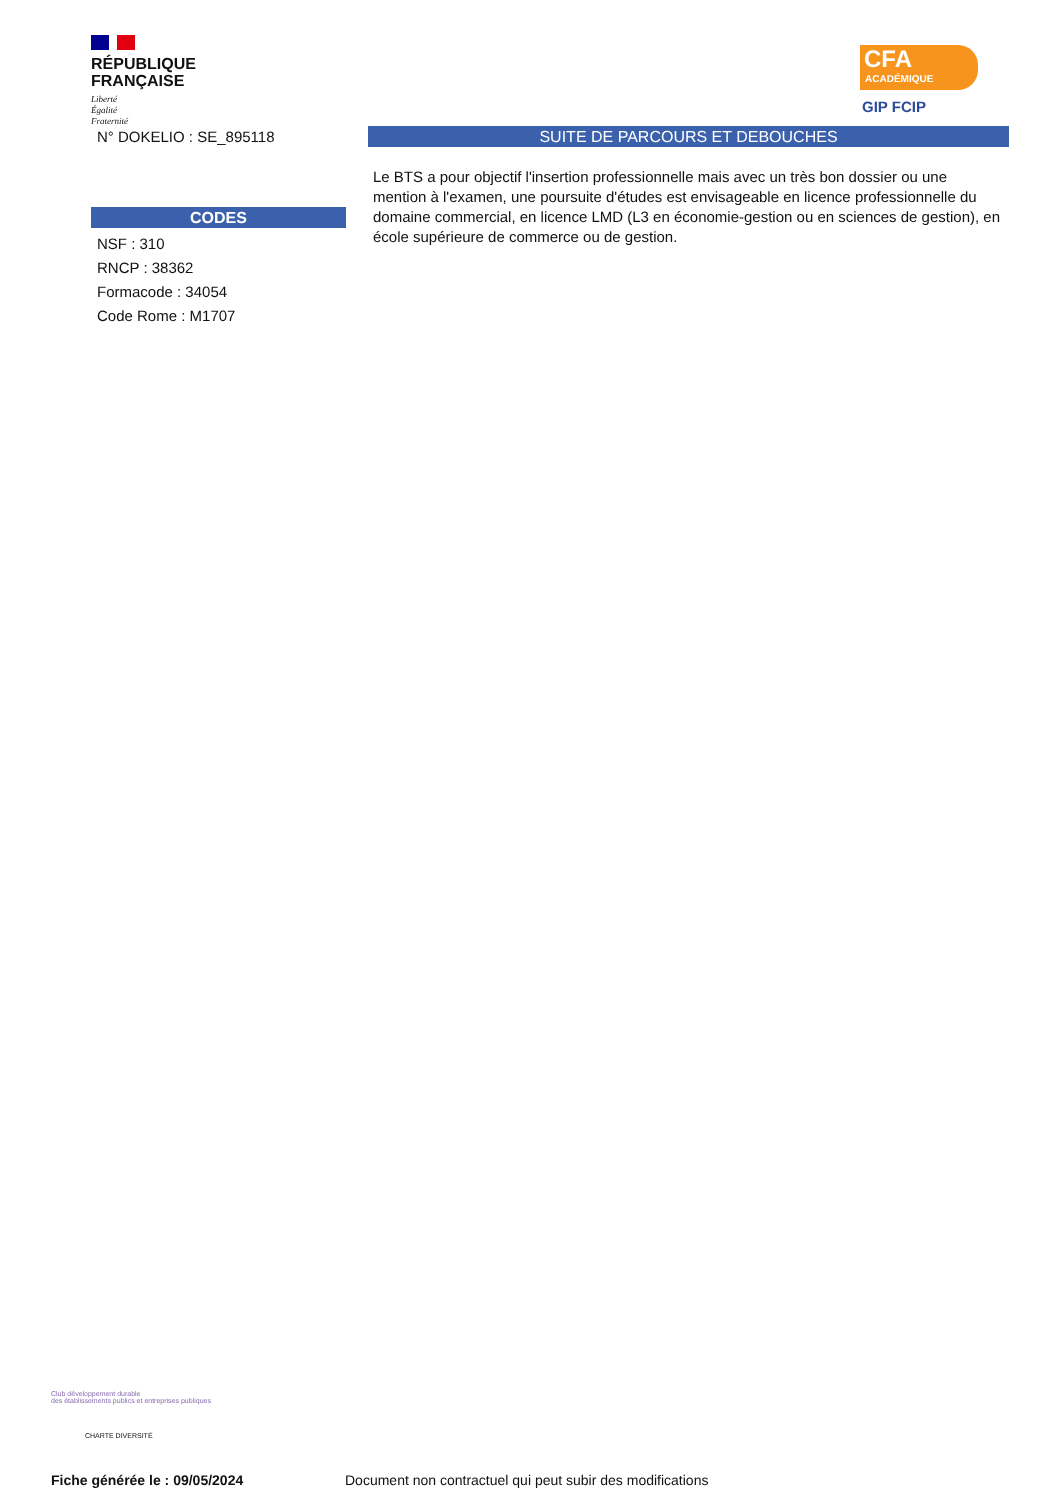RÉPUBLIQUE
FRANÇAISE
Liberté
Égalité
Fraternité
CFA
ACADÉMIQUE
GIP FCIP
N° DOKELIO : SE_895118
CODES
NSF : 310
RNCP : 38362
Formacode : 34054
Code Rome : M1707
SUITE DE PARCOURS ET DEBOUCHES
Le BTS a pour objectif l'insertion professionnelle mais avec un très bon dossier ou une mention à l'examen, une poursuite d'études est envisageable en licence professionnelle du domaine commercial, en licence LMD (L3 en économie-gestion ou en sciences de gestion), en école supérieure de commerce ou de gestion.
Club développement durable
des établissements publics et entreprises publiques
CHARTE DIVERSITÉ
Fiche générée le : 09/05/2024
Document non contractuel qui peut subir des modifications